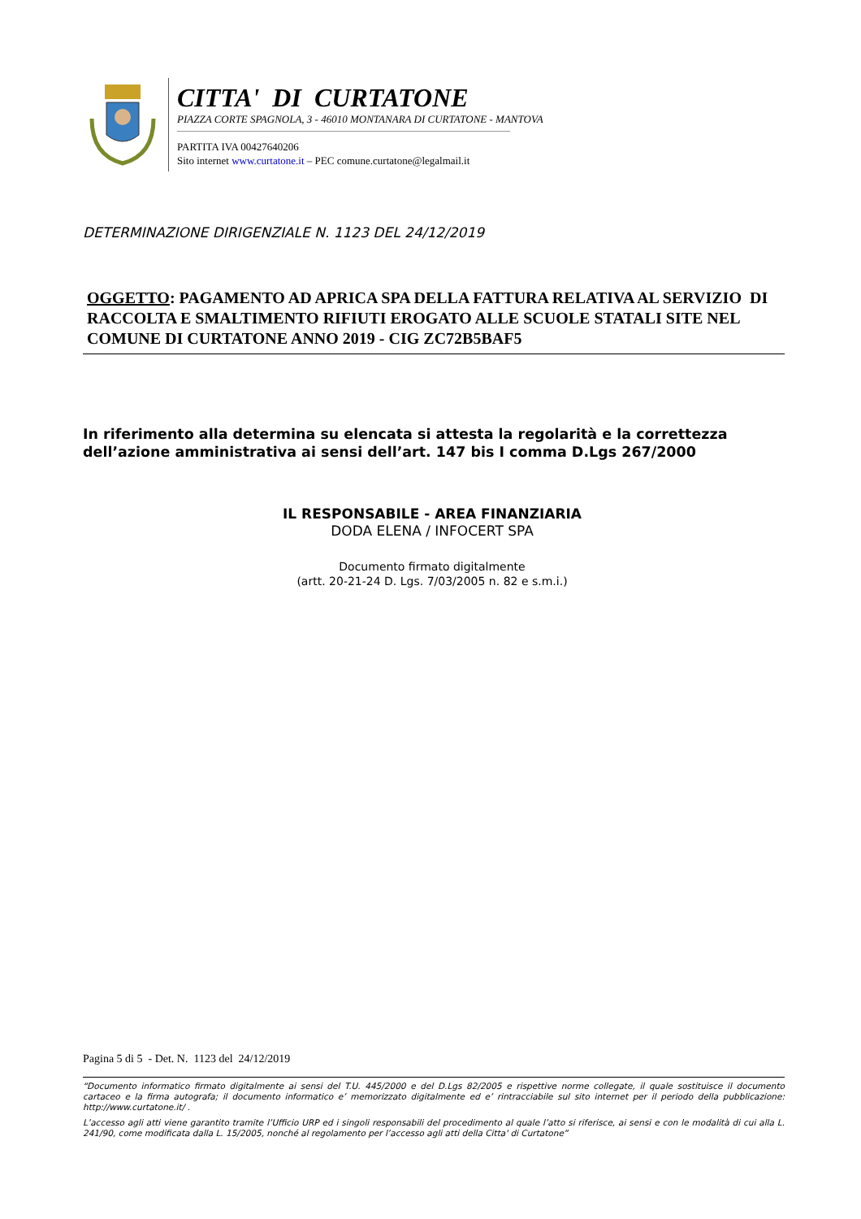CITTA' DI CURTATONE
PIAZZA CORTE SPAGNOLA, 3 - 46010 MONTANARA DI CURTATONE - MANTOVA
PARTITA IVA 00427640206
Sito internet www.curtatone.it – PEC comune.curtatone@legalmail.it
DETERMINAZIONE DIRIGENZIALE N. 1123 DEL 24/12/2019
OGGETTO: PAGAMENTO AD APRICA SPA DELLA FATTURA RELATIVA AL SERVIZIO DI RACCOLTA E SMALTIMENTO RIFIUTI EROGATO ALLE SCUOLE STATALI SITE NEL COMUNE DI CURTATONE ANNO 2019 - CIG ZC72B5BAF5
In riferimento alla determina su elencata si attesta la regolarità e la correttezza dell’azione amministrativa ai sensi dell’art. 147 bis I comma D.Lgs 267/2000
IL RESPONSABILE - AREA FINANZIARIA
DODA ELENA / INFOCERT SPA
Documento firmato digitalmente
(artt. 20-21-24 D. Lgs. 7/03/2005 n. 82 e s.m.i.)
Pagina 5 di 5 - Det. N. 1123 del 24/12/2019
“Documento informatico firmato digitalmente ai sensi del T.U. 445/2000 e del D.Lgs 82/2005 e rispettive norme collegate, il quale sostituisce il documento cartaceo e la firma autografa; il documento informatico e’ memorizzato digitalmente ed e’ rintracciabile sul sito internet per il periodo della pubblicazione: http://www.curtatone.it/ .
L’accesso agli atti viene garantito tramite l’Ufficio URP ed i singoli responsabili del procedimento al quale l’atto si riferisce, ai sensi e con le modalità di cui alla L. 241/90, come modificata dalla L. 15/2005, nonché al regolamento per l’accesso agli atti della Citta' di Curtatone”